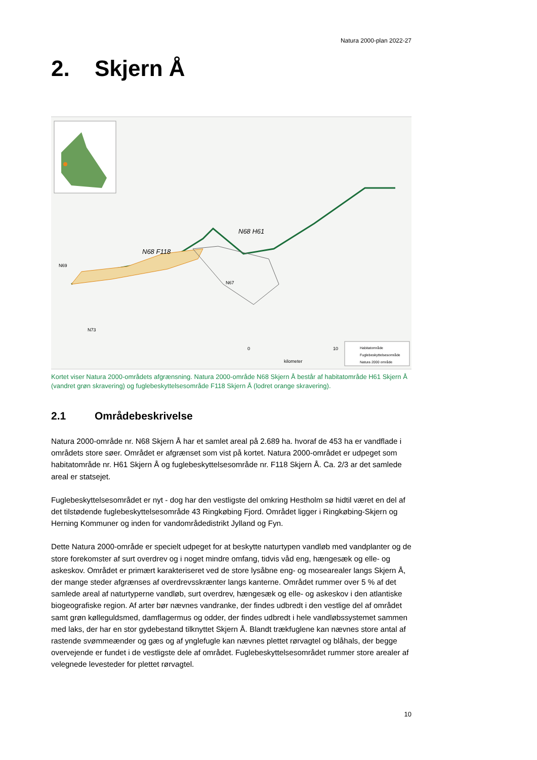Natura 2000-plan 2022-27
2. Skjern Å
N68 H61
N68 F118
N69
N67
N73
0
10
kilometer
Habitatområde
Fuglebeskyttelsesområde
Natura 2000 område
Kortet viser Natura 2000-områdets afgrænsning. Natura 2000-område N68 Skjern Å består af habitatområde H61 Skjern Å (vandret grøn skravering) og fuglebeskyttelsesområde F118 Skjern Å (lodret orange skravering).
2.1 Områdebeskrivelse
Natura 2000-område nr. N68 Skjern Å har et samlet areal på 2.689 ha. hvoraf de 453 ha er vandflade i områdets store søer. Området er afgrænset som vist på kortet. Natura 2000-området er udpeget som habitatområde nr. H61 Skjern Å og fuglebeskyttelsesområde nr. F118 Skjern Å. Ca. 2/3 ar det samlede areal er statsejet.
Fuglebeskyttelsesområdet er nyt - dog har den vestligste del omkring Hestholm sø hidtil været en del af det tilstødende fuglebeskyttelsesområde 43 Ringkøbing Fjord. Området ligger i Ringkøbing-Skjern og Herning Kommuner og inden for vandområdedistrikt Jylland og Fyn.
Dette Natura 2000-område er specielt udpeget for at beskytte naturtypen vandløb med vandplanter og de store forekomster af surt overdrev og i noget mindre omfang, tidvis våd eng, hængesæk og elle- og askeskov. Området er primært karakteriseret ved de store lysåbne eng- og mosearealer langs Skjern Å, der mange steder afgrænses af overdrevsskrænter langs kanterne. Området rummer over 5 % af det samlede areal af naturtyperne vandløb, surt overdrev, hængesæk og elle- og askeskov i den atlantiske biogeografiske region. Af arter bør nævnes vandranke, der findes udbredt i den vestlige del af området samt grøn kølleguldsmed, damflagermus og odder, der findes udbredt i hele vandløbssystemet sammen med laks, der har en stor gydebestand tilknyttet Skjern Å. Blandt trækfuglene kan nævnes store antal af rastende svømmeænder og gæs og af ynglefugle kan nævnes plettet rørvagtel og blåhals, der begge overvejende er fundet i de vestligste dele af området. Fuglebeskyttelsesområdet rummer store arealer af velegnede levesteder for plettet rørvagtel.
10